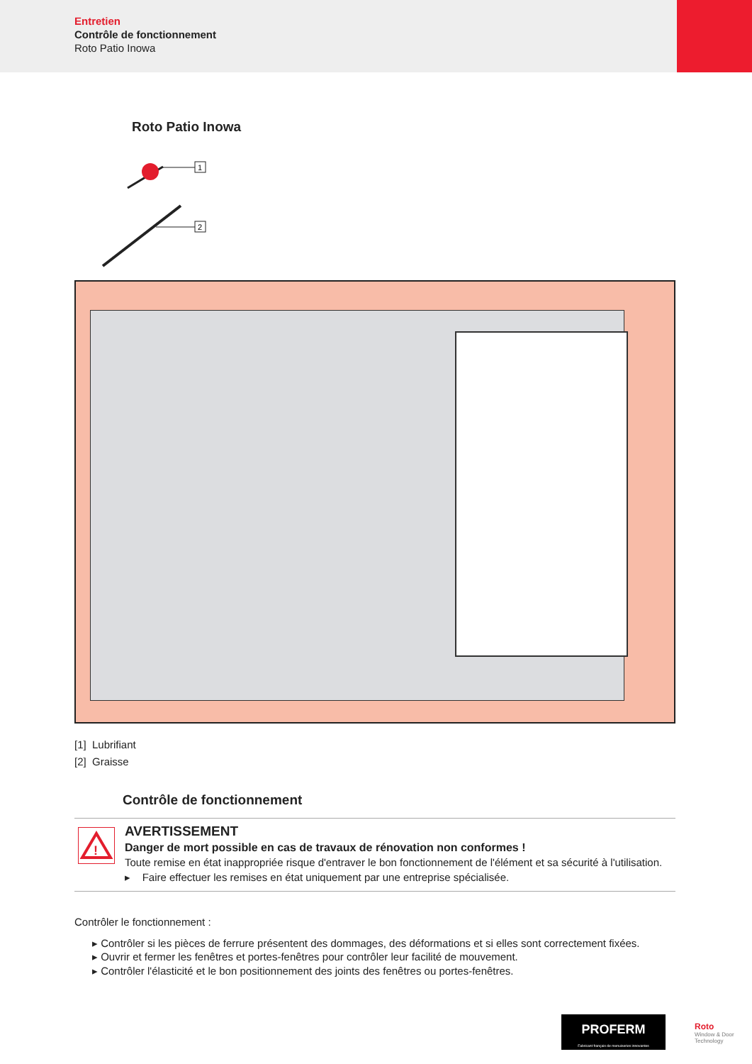Entretien
Contrôle de fonctionnement
Roto Patio Inowa
Roto Patio Inowa
1
2
[1] Lubrifiant
[2] Graisse
Contrôle de fonctionnement
!
AVERTISSEMENT
Danger de mort possible en cas de travaux de rénovation non conformes !
Toute remise en état inappropriée risque d'entraver le bon fonctionnement de l'élément et sa sécurité à l'utilisation.
▸ Faire effectuer les remises en état uniquement par une entreprise spécialisée.
Contrôler le fonctionnement :
▸ Contrôler si les pièces de ferrure présentent des dommages, des déformations et si elles sont correctement fixées.
▸ Ouvrir et fermer les fenêtres et portes-fenêtres pour contrôler leur facilité de mouvement.
▸ Contrôler l'élasticité et le bon positionnement des joints des fenêtres ou portes-fenêtres.
PROFERM
Fabricant français de menuiseries innovantes
Roto
Window & Door
Technology